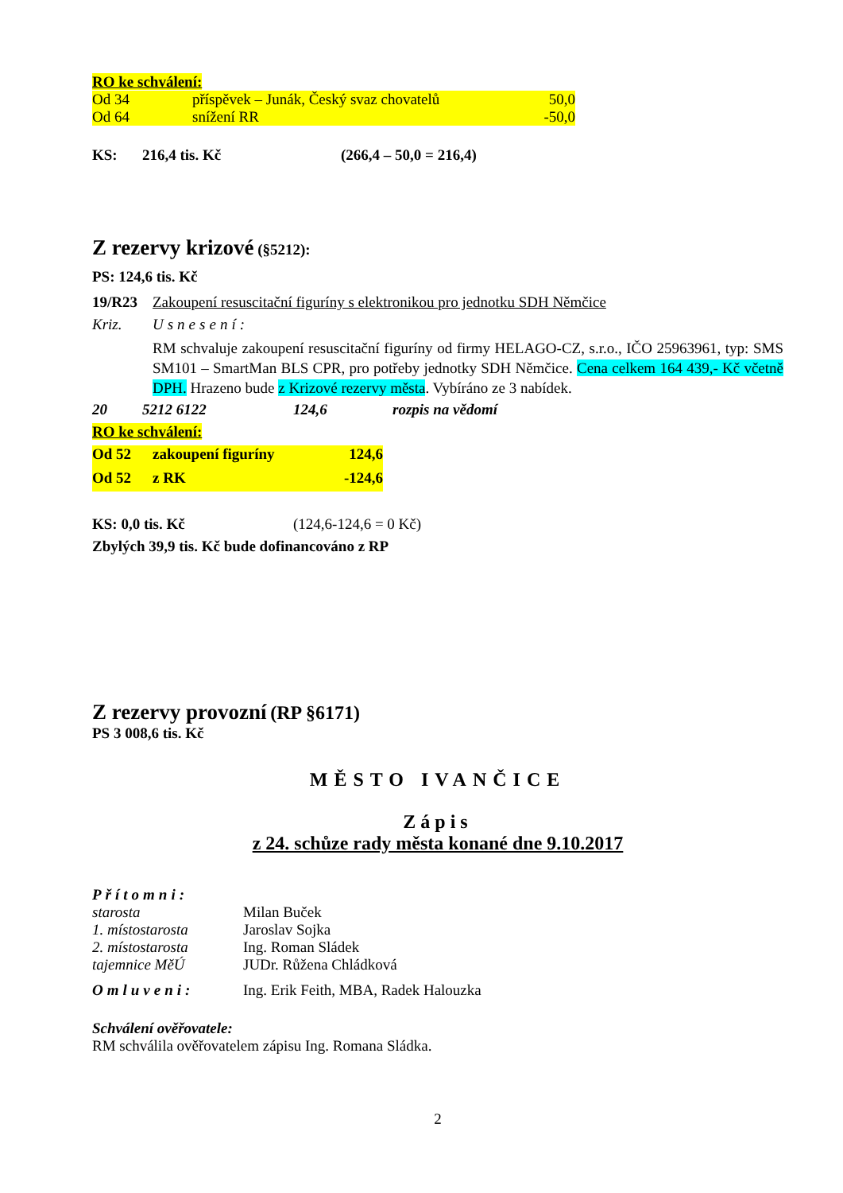RO ke schválení:
Od 34 příspěvek – Junák, Český svaz chovatelů 50,0
Od 64 snížení RR -50,0
KS: 216,4 tis. Kč (266,4 – 50,0 = 216,4)
Z rezervy krizové (§5212):
PS: 124,6 tis. Kč
19/R23 Zakoupení resuscitační figuríny s elektronikou pro jednotku SDH Němčice
Kriz. Usnesení:
RM schvaluje zakoupení resuscitační figuríny od firmy HELAGO-CZ, s.r.o., IČO 25963961, typ: SMS SM101 – SmartMan BLS CPR, pro potřeby jednotky SDH Němčice. Cena celkem 164 439,- Kč včetně DPH. Hrazeno bude z Krizové rezervy města. Vybíráno ze 3 nabídek.
20 5212 6122 124,6 rozpis na vědomí
RO ke schválení:
Od 52 zakoupení figuríny 124,6
Od 52 z RK -124,6
KS: 0,0 tis. Kč (124,6-124,6 = 0 Kč)
Zbylých 39,9 tis. Kč bude dofinancováno z RP
Z rezervy provozní (RP §6171)
PS 3 008,6 tis. Kč
MĚSTO IVANČICE
Zápis
z 24. schůze rady města konané dne 9.10.2017
Přítomni:
starosta Milan Buček
1. místostarosta Jaroslav Sojka
2. místostarosta Ing. Roman Sládek
tajemnice MěÚ JUDr. Růžena Chládková
Omluveni: Ing. Erik Feith, MBA, Radek Halouzka
Schválení ověřovatele:
RM schválila ověřovatelem zápisu Ing. Romana Sládka.
2